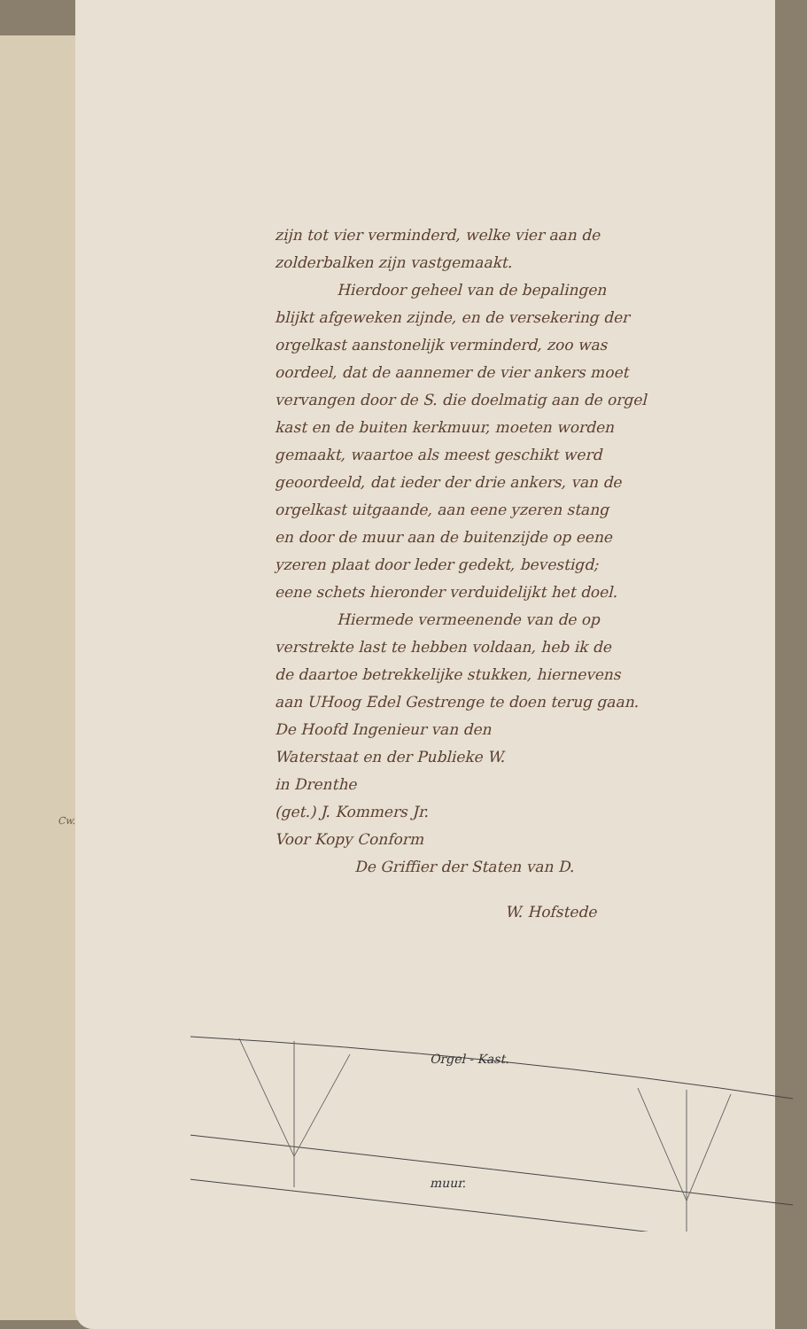Cw.
zijn tot vier verminderd, welke vier aan de
zolderbalken zijn vastgemaakt.
Hierdoor geheel van de bepalingen
blijkt afgeweken zijnde, en de versekering der
orgelkast aanstonelijk verminderd, zoo was
oordeel, dat de aannemer de vier ankers moet
vervangen door de S. die doelmatig aan de orgel
kast en de buiten kerkmuur, moeten worden
gemaakt, waartoe als meest geschikt werd
geoordeeld, dat ieder der drie ankers, van de
orgelkast uitgaande, aan eene yzeren stang
en door de muur aan de buitenzijde op eene
yzeren plaat door leder gedekt, bevestigd;
eene schets hieronder verduidelijkt het doel.
Hiermede vermeenende van de op
verstrekte last te hebben voldaan, heb ik de
de daartoe betrekkelijke stukken, hiernevens
aan UHoog Edel Gestrenge te doen terug gaan.
De Hoofd Ingenieur van den
Waterstaat en der Publieke W.
in Drenthe
(get.) J. Kommers Jr.
Voor Kopy Conform
De Griffier der Staten van D.
W. Hofstede
Orgel - Kast.
muur.